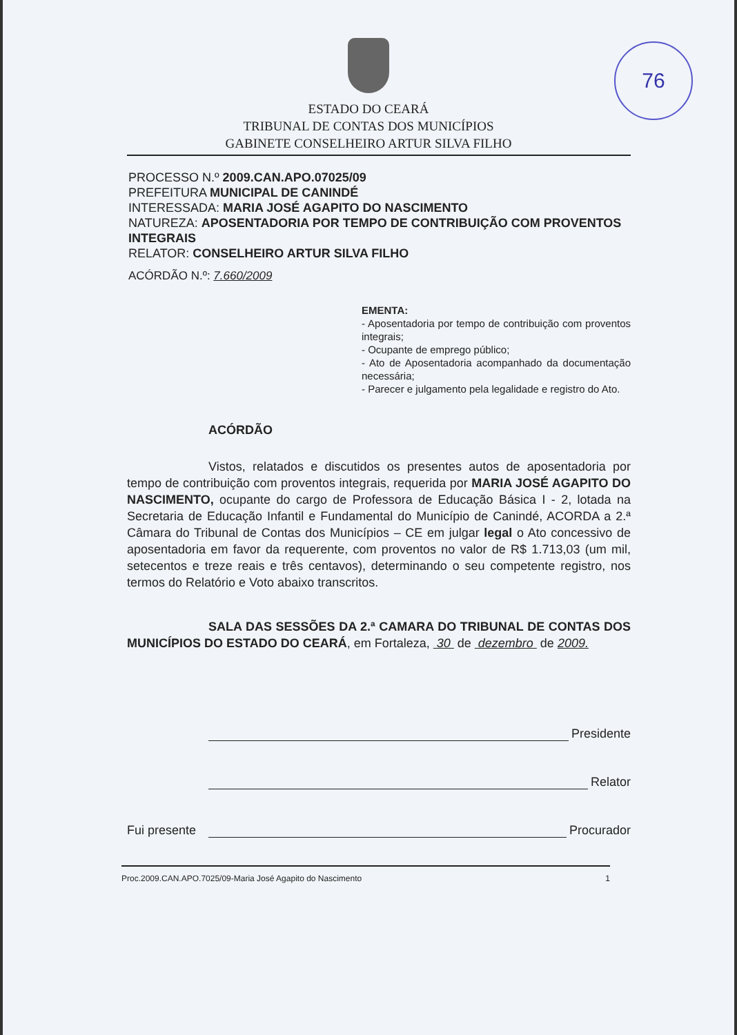76
ESTADO DO CEARÁ
TRIBUNAL DE CONTAS DOS MUNICÍPIOS
GABINETE CONSELHEIRO ARTUR SILVA FILHO
PROCESSO N.º 2009.CAN.APO.07025/09
PREFEITURA MUNICIPAL DE CANINDÉ
INTERESSADA: MARIA JOSÉ AGAPITO DO NASCIMENTO
NATUREZA: APOSENTADORIA POR TEMPO DE CONTRIBUIÇÃO COM PROVENTOS INTEGRAIS
RELATOR: CONSELHEIRO ARTUR SILVA FILHO
ACÓRDÃO N.º: 7.660/2009
EMENTA:
- Aposentadoria por tempo de contribuição com proventos integrais;
- Ocupante de emprego público;
- Ato de Aposentadoria acompanhado da documentação necessária;
- Parecer e julgamento pela legalidade e registro do Ato.
ACÓRDÃO
Vistos, relatados e discutidos os presentes autos de aposentadoria por tempo de contribuição com proventos integrais, requerida por MARIA JOSÉ AGAPITO DO NASCIMENTO, ocupante do cargo de Professora de Educação Básica I - 2, lotada na Secretaria de Educação Infantil e Fundamental do Município de Canindé, ACORDA a 2.ª Câmara do Tribunal de Contas dos Municípios – CE em julgar legal o Ato concessivo de aposentadoria em favor da requerente, com proventos no valor de R$ 1.713,03 (um mil, setecentos e treze reais e três centavos), determinando o seu competente registro, nos termos do Relatório e Voto abaixo transcritos.
SALA DAS SESSÕES DA 2.ª CAMARA DO TRIBUNAL DE CONTAS DOS MUNICÍPIOS DO ESTADO DO CEARÁ, em Fortaleza, 30 de dezembro de 2009.
Presidente
Relator
Fui presente Procurador
Proc.2009.CAN.APO.7025/09-Maria José Agapito do Nascimento 1